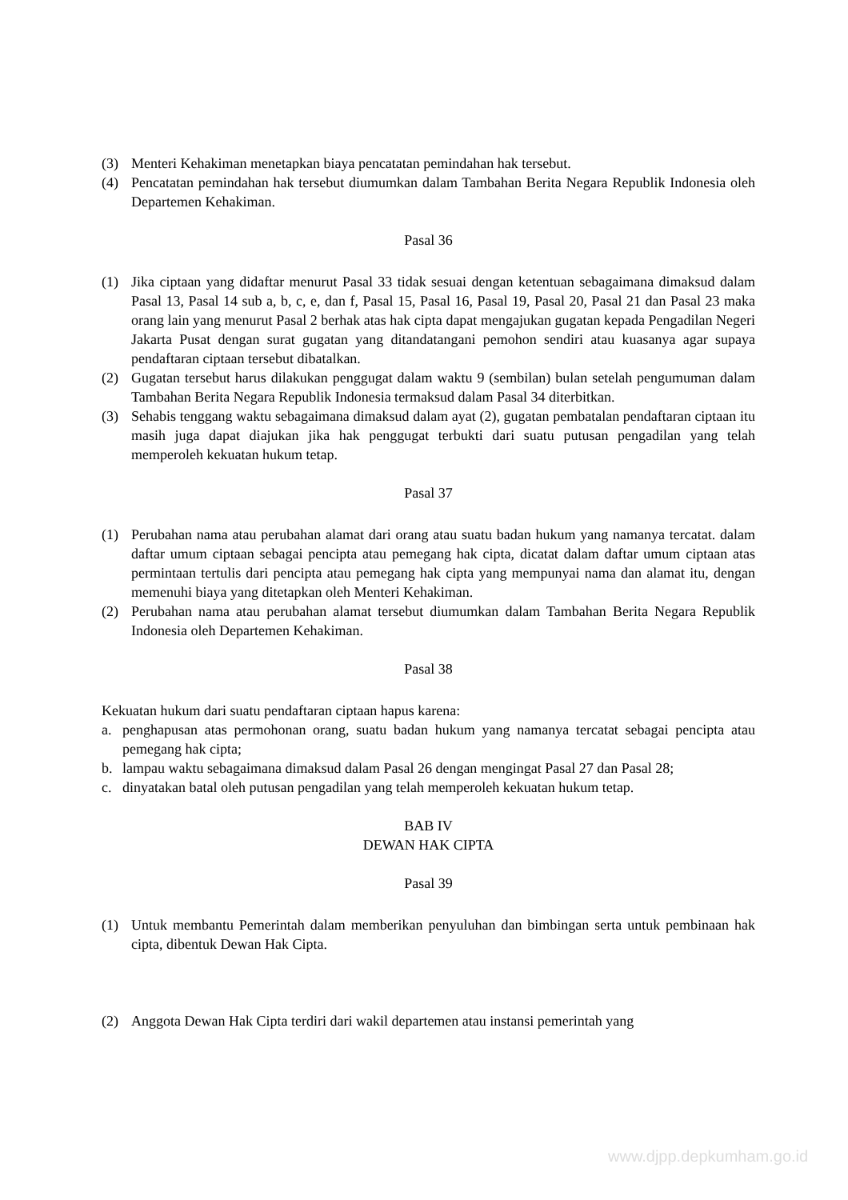(3) Menteri Kehakiman menetapkan biaya pencatatan pemindahan hak tersebut.
(4) Pencatatan pemindahan hak tersebut diumumkan dalam Tambahan Berita Negara Republik Indonesia oleh Departemen Kehakiman.
Pasal 36
(1) Jika ciptaan yang didaftar menurut Pasal 33 tidak sesuai dengan ketentuan sebagaimana dimaksud dalam Pasal 13, Pasal 14 sub a, b, c, e, dan f, Pasal 15, Pasal 16, Pasal 19, Pasal 20, Pasal 21 dan Pasal 23 maka orang lain yang menurut Pasal 2 berhak atas hak cipta dapat mengajukan gugatan kepada Pengadilan Negeri Jakarta Pusat dengan surat gugatan yang ditandatangani pemohon sendiri atau kuasanya agar supaya pendaftaran ciptaan tersebut dibatalkan.
(2) Gugatan tersebut harus dilakukan penggugat dalam waktu 9 (sembilan) bulan setelah pengumuman dalam Tambahan Berita Negara Republik Indonesia termaksud dalam Pasal 34 diterbitkan.
(3) Sehabis tenggang waktu sebagaimana dimaksud dalam ayat (2), gugatan pembatalan pendaftaran ciptaan itu masih juga dapat diajukan jika hak penggugat terbukti dari suatu putusan pengadilan yang telah memperoleh kekuatan hukum tetap.
Pasal 37
(1) Perubahan nama atau perubahan alamat dari orang atau suatu badan hukum yang namanya tercatat. dalam daftar umum ciptaan sebagai pencipta atau pemegang hak cipta, dicatat dalam daftar umum ciptaan atas permintaan tertulis dari pencipta atau pemegang hak cipta yang mempunyai nama dan alamat itu, dengan memenuhi biaya yang ditetapkan oleh Menteri Kehakiman.
(2) Perubahan nama atau perubahan alamat tersebut diumumkan dalam Tambahan Berita Negara Republik Indonesia oleh Departemen Kehakiman.
Pasal 38
Kekuatan hukum dari suatu pendaftaran ciptaan hapus karena:
a. penghapusan atas permohonan orang, suatu badan hukum yang namanya tercatat sebagai pencipta atau pemegang hak cipta;
b. lampau waktu sebagaimana dimaksud dalam Pasal 26 dengan mengingat Pasal 27 dan Pasal 28;
c. dinyatakan batal oleh putusan pengadilan yang telah memperoleh kekuatan hukum tetap.
BAB IV
DEWAN HAK CIPTA
Pasal 39
(1) Untuk membantu Pemerintah dalam memberikan penyuluhan dan bimbingan serta untuk pembinaan hak cipta, dibentuk Dewan Hak Cipta.
(2) Anggota Dewan Hak Cipta terdiri dari wakil departemen atau instansi pemerintah yang
www.djpp.depkumham.go.id